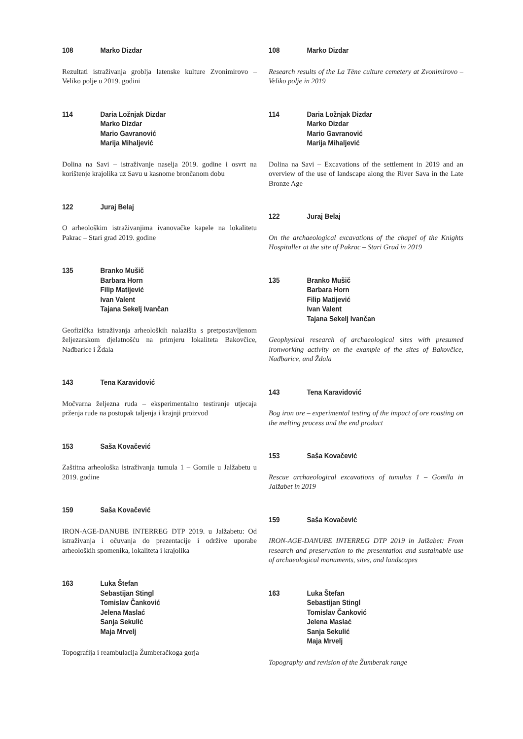108 Marko Dizdar
Rezultati istraživanja groblja latenske kulture Zvonimirovo – Veliko polje u 2019. godini
114 Daria Ložnjak Dizdar
Marko Dizdar
Mario Gavranović
Marija Mihaljević
Dolina na Savi – istraživanje naselja 2019. godine i osvrt na korištenje krajolika uz Savu u kasnome brončanom dobu
122 Juraj Belaj
O arheološkim istraživanjima ivanovačke kapele na lokalitetu Pakrac – Stari grad 2019. godine
135 Branko Mušič
Barbara Horn
Filip Matijević
Ivan Valent
Tajana Sekelj Ivančan
Geofizička istraživanja arheoloških nalazišta s pretpostavljenom željezarskom djelatnošću na primjeru lokaliteta Bakovčice, Nađbarice i Ždala
143 Tena Karavidović
Močvarna željezna ruda – eksperimentalno testiranje utjecaja prženja rude na postupak taljenja i krajnji proizvod
153 Saša Kovačević
Zaštitna arheološka istraživanja tumula 1 – Gomile u Jalžabetu u 2019. godine
159 Saša Kovačević
IRON-AGE-DANUBE INTERREG DTP 2019. u Jalžabetu: Od istraživanja i očuvanja do prezentacije i održive uporabe arheoloških spomenika, lokaliteta i krajolika
163 Luka Štefan
Sebastijan Stingl
Tomislav Čanković
Jelena Maslać
Sanja Sekulić
Maja Mrvelj
Topografija i reambulacija Žumberačkoga gorja
108 Marko Dizdar
Research results of the La Tène culture cemetery at Zvonimirovo – Veliko polje in 2019
114 Daria Ložnjak Dizdar
Marko Dizdar
Mario Gavranović
Marija Mihaljević
Dolina na Savi – Excavations of the settlement in 2019 and an overview of the use of landscape along the River Sava in the Late Bronze Age
122 Juraj Belaj
On the archaeological excavations of the chapel of the Knights Hospitaller at the site of Pakrac – Stari Grad in 2019
135 Branko Mušič
Barbara Horn
Filip Matijević
Ivan Valent
Tajana Sekelj Ivančan
Geophysical research of archaeological sites with presumed ironworking activity on the example of the sites of Bakovčice, Nađbarice, and Ždala
143 Tena Karavidović
Bog iron ore – experimental testing of the impact of ore roasting on the melting process and the end product
153 Saša Kovačević
Rescue archaeological excavations of tumulus 1 – Gomila in Jalžabet in 2019
159 Saša Kovačević
IRON-AGE-DANUBE INTERREG DTP 2019 in Jalžabet: From research and preservation to the presentation and sustainable use of archaeological monuments, sites, and landscapes
163 Luka Štefan
Sebastijan Stingl
Tomislav Čanković
Jelena Maslać
Sanja Sekulić
Maja Mrvelj
Topography and revision of the Žumberak range